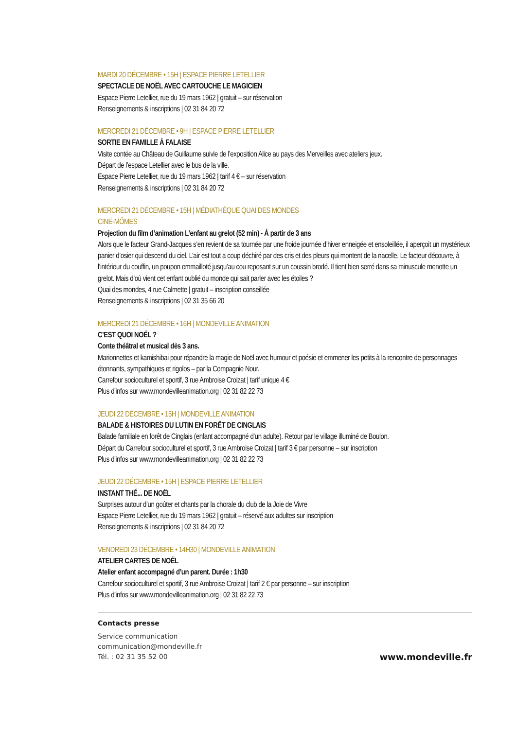MARDI 20 DÉCEMBRE • 15H | ESPACE PIERRE LETELLIER
SPECTACLE DE NOËL AVEC CARTOUCHE LE MAGICIEN
Espace Pierre Letellier, rue du 19 mars 1962 | gratuit – sur réservation
Renseignements & inscriptions | 02 31 84 20 72
MERCREDI 21 DÉCEMBRE • 9H | ESPACE PIERRE LETELLIER
SORTIE EN FAMILLE À FALAISE
Visite contée au Château de Guillaume suivie de l’exposition Alice au pays des Merveilles avec ateliers jeux.
Départ de l’espace Letellier avec le bus de la ville.
Espace Pierre Letellier, rue du 19 mars 1962 | tarif 4 € – sur réservation
Renseignements & inscriptions | 02 31 84 20 72
MERCREDI 21 DÉCEMBRE • 15H | MÉDIATHÈQUE QUAI DES MONDES
CINÉ-MÔMES
Projection du film d’animation L’enfant au grelot (52 min) - À partir de 3 ans
Alors que le facteur Grand-Jacques s’en revient de sa tournée par une froide journée d’hiver enneigée et ensoleillée, il aperçoit un mystérieux panier d’osier qui descend du ciel. L’air est tout a coup déchiré par des cris et des pleurs qui montent de la nacelle. Le facteur découvre, à l’intérieur du couffin, un poupon emmailloté jusqu’au cou reposant sur un coussin brodé. Il tient bien serré dans sa minuscule menotte un grelot. Mais d’où vient cet enfant oublié du monde qui sait parler avec les étoiles ?
Quai des mondes, 4 rue Calmette | gratuit – inscription conseillée
Renseignements & inscriptions | 02 31 35 66 20
MERCREDI 21 DÉCEMBRE • 16H | MONDEVILLE ANIMATION
C’EST QUOI NOËL ?
Conte théâtral et musical dès 3 ans.
Marionnettes et kamishibai pour répandre la magie de Noël avec humour et poésie et emmener les petits à la rencontre de personnages étonnants, sympathiques et rigolos – par la Compagnie Nour.
Carrefour socioculturel et sportif, 3 rue Ambroise Croizat | tarif unique 4 €
Plus d’infos sur www.mondevilleanimation.org | 02 31 82 22 73
JEUDI 22 DÉCEMBRE • 15H | MONDEVILLE ANIMATION
BALADE & HISTOIRES DU LUTIN EN FORÊT DE CINGLAIS
Balade familiale en forêt de Cinglais (enfant accompagné d’un adulte). Retour par le village illuminé de Boulon.
Départ du Carrefour socioculturel et sportif, 3 rue Ambroise Croizat | tarif 3 € par personne – sur inscription
Plus d’infos sur www.mondevilleanimation.org | 02 31 82 22 73
JEUDI 22 DÉCEMBRE • 15H | ESPACE PIERRE LETELLIER
INSTANT THÉ... DE NOËL
Surprises autour d’un goûter et chants par la chorale du club de la Joie de Vivre
Espace Pierre Letellier, rue du 19 mars 1962 | gratuit – réservé aux adultes sur inscription
Renseignements & inscriptions | 02 31 84 20 72
VENDREDI 23 DÉCEMBRE • 14H30 | MONDEVILLE ANIMATION
ATELIER CARTES DE NOËL
Atelier enfant accompagné d’un parent. Durée : 1h30
Carrefour socioculturel et sportif, 3 rue Ambroise Croizat | tarif 2 € par personne – sur inscription
Plus d’infos sur www.mondevilleanimation.org | 02 31 82 22 73
Contacts presse
Service communication
communication@mondeville.fr
Tél. : 02 31 35 52 00
www.mondeville.fr